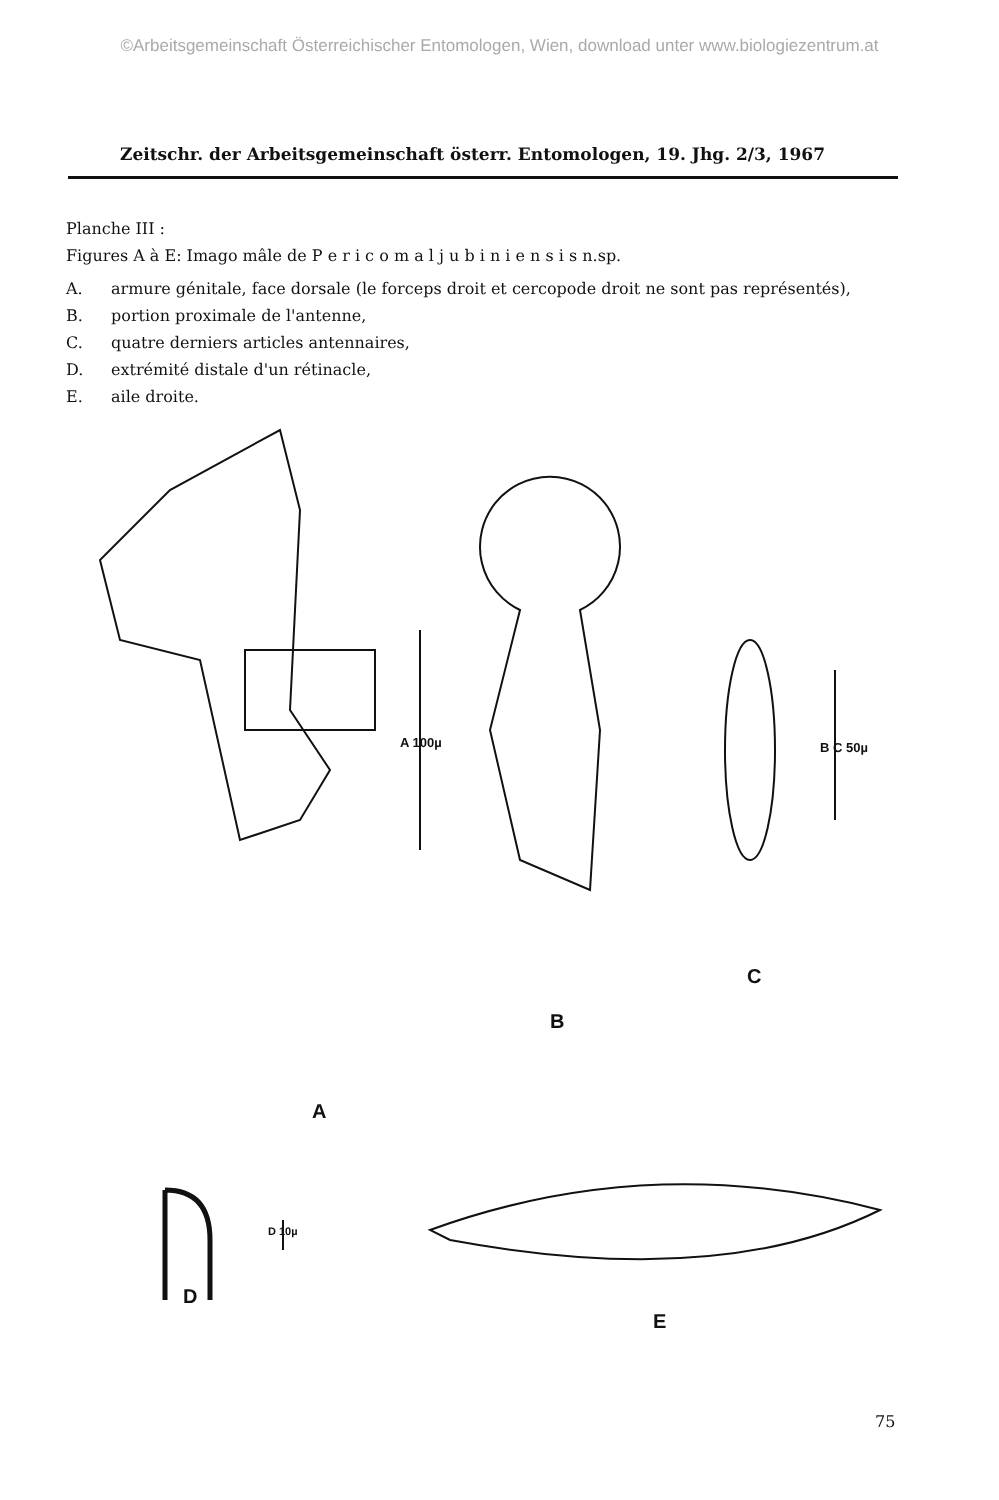©Arbeitsgemeinschaft Österreichischer Entomologen, Wien, download unter www.biologiezentrum.at
Zeitschr. der Arbeitsgemeinschaft österr. Entomologen, 19. Jhg. 2/3, 1967
Planche III :
Figures A à E: Imago mâle de P e r i c o m a l j u b i n i e n s i s n.sp.
A. armure génitale, face dorsale (le forceps droit et cercopode droit ne sont pas représentés),
B. portion proximale de l'antenne,
C. quatre derniers articles antennaires,
D. extrémité distale d'un rétinacle,
E. aile droite.
A 100µ B C 50µ
D 10µ
A
B
C
D
E
75